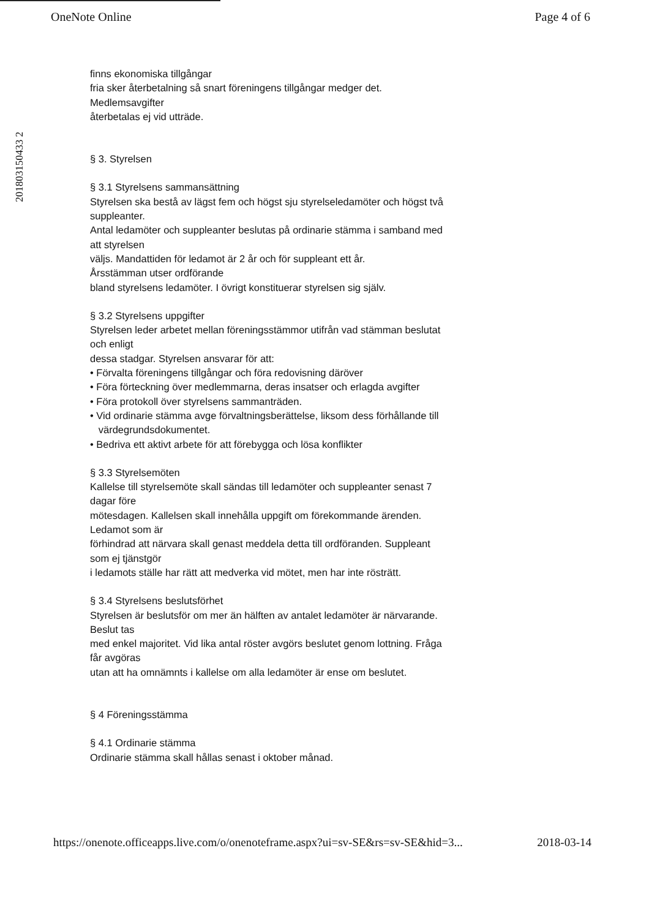OneNote Online Page 4 of 6
201803150433 2
finns ekonomiska tillgångar
fria sker återbetalning så snart föreningens tillgångar medger det.
Medlemsavgifter
återbetalas ej vid utträde.
§ 3. Styrelsen
§ 3.1 Styrelsens sammansättning
Styrelsen ska bestå av lägst fem och högst sju styrelseledamöter och högst två suppleanter.
Antal ledamöter och suppleanter beslutas på ordinarie stämma i samband med att styrelsen
väljs. Mandattiden för ledamot är 2 år och för suppleant ett år.
Årsstämman utser ordförande
bland styrelsens ledamöter. I övrigt konstituerar styrelsen sig själv.
§ 3.2 Styrelsens uppgifter
Styrelsen leder arbetet mellan föreningsstämmor utifrån vad stämman beslutat och enligt
dessa stadgar. Styrelsen ansvarar för att:
• Förvalta föreningens tillgångar och föra redovisning däröver
• Föra förteckning över medlemmarna, deras insatser och erlagda avgifter
• Föra protokoll över styrelsens sammanträden.
• Vid ordinarie stämma avge förvaltningsberättelse, liksom dess förhållande till
värdegrundsdokumentet.
• Bedriva ett aktivt arbete för att förebygga och lösa konflikter
§ 3.3 Styrelsemöten
Kallelse till styrelsemöte skall sändas till ledamöter och suppleanter senast 7 dagar före
mötesdagen. Kallelsen skall innehålla uppgift om förekommande ärenden. Ledamot som är
förhindrad att närvara skall genast meddela detta till ordföranden. Suppleant som ej tjänstgör
i ledamots ställe har rätt att medverka vid mötet, men har inte rösträtt.
§ 3.4 Styrelsens beslutsförhet
Styrelsen är beslutsför om mer än hälften av antalet ledamöter är närvarande. Beslut tas
med enkel majoritet. Vid lika antal röster avgörs beslutet genom lottning. Fråga får avgöras
utan att ha omnämnts i kallelse om alla ledamöter är ense om beslutet.
§ 4 Föreningsstämma
§ 4.1 Ordinarie stämma
Ordinarie stämma skall hållas senast i oktober månad.
https://onenote.officeapps.live.com/o/onenoteframe.aspx?ui=sv-SE&rs=sv-SE&hid=3... 2018-03-14